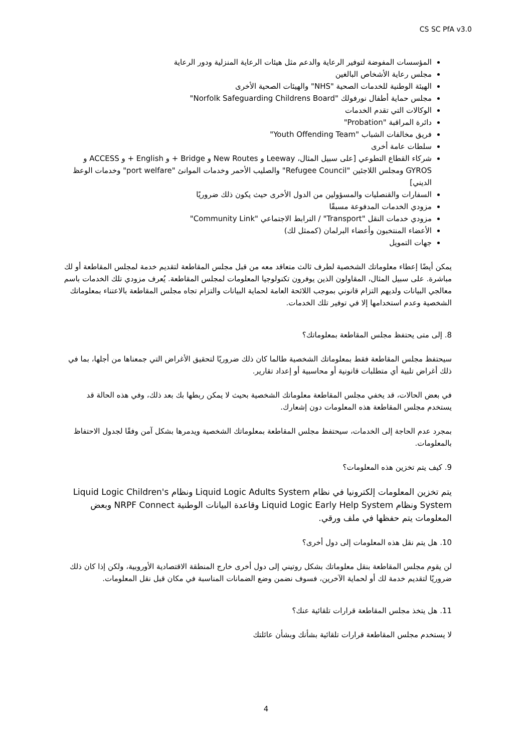CS SC PfA v3.0
المؤسسات المفوضة لتوفير الرعاية والدعم مثل هيئات الرعاية المنزلية ودور الرعاية
مجلس رعاية الأشخاص البالغين
الهيئة الوطنية للخدمات الصحية "NHS" والهيئات الصحية الأخرى
مجلس حماية أطفال نورفولك "Norfolk Safeguarding Childrens Board"
الوكالات التي تقدم الخدمات
دائرة المراقبة "Probation"
فريق مخالفات الشباب "Youth Offending Team"
سلطات عامة أخرى
شركاء القطاع التطوعي [على سبيل المثال، Leeway و New Routes و Bridge + و English + و ACCESS و GYROS ومجلس اللاجئين "Refugee Council" والصليب الأحمر وخدمات الموانئ "port welfare" وخدمات الوعظ الديني]
السفارات والقنصليات والمسؤولين من الدول الأخرى حيث يكون ذلك ضروريًا
مزودي الخدمات المدفوعة مسبقًا
مزودي خدمات النقل "Transport" / الترابط الاجتماعي "Community Link"
الأعضاء المنتخبون وأعضاء البرلمان (كممثل لك)
جهات التمويل
يمكن أيضًا إعطاء معلوماتك الشخصية لطرف ثالث متعاقد معه من قبل مجلس المقاطعة لتقديم خدمة لمجلس المقاطعة أو لك مباشرة. على سبيل المثال، المقاولون الذين يوفرون تكنولوجيا المعلومات لمجلس المقاطعة. يُعرف مزودي تلك الخدمات باسم معالجي البيانات ولديهم التزام قانوني بموجب اللائحة العامة لحماية البيانات والتزام تجاه مجلس المقاطعة بالاعتناء بمعلوماتك الشخصية وعدم استخدامها إلا في توفير تلك الخدمات.
8. إلى متى يحتفظ مجلس المقاطعة بمعلوماتك؟
سيحتفظ مجلس المقاطعة فقط بمعلوماتك الشخصية طالما كان ذلك ضروريًا لتحقيق الأغراض التي جمعناها من أجلها، بما في ذلك أغراض تلبية أي متطلبات قانونية أو محاسبية أو إعداد تقارير.
في بعض الحالات، قد يخفي مجلس المقاطعة معلوماتك الشخصية بحيث لا يمكن ربطها بك بعد ذلك، وفي هذه الحالة قد يستخدم مجلس المقاطعة هذه المعلومات دون إشعارك.
بمجرد عدم الحاجة إلى الخدمات، سيحتفظ مجلس المقاطعة بمعلوماتك الشخصية ويدمرها بشكل آمن وفقًا لجدول الاحتفاظ بالمعلومات.
9. كيف يتم تخزين هذه المعلومات؟
يتم تخزين المعلومات إلكترونيا في نظام Liquid Logic Adults System ونظام Liquid Logic Children's System ونظام Liquid Logic Early Help System وقاعدة البيانات الوطنية NRPF Connect وبعض المعلومات يتم حفظها في ملف ورقي.
10. هل يتم نقل هذه المعلومات إلى دول أخرى؟
لن يقوم مجلس المقاطعة بنقل معلوماتك بشكل روتيني إلى دول أخرى خارج المنطقة الاقتصادية الأوروبية، ولكن إذا كان ذلك ضروريًا لتقديم خدمة لك أو لحماية الآخرين، فسوف نضمن وضع الضمانات المناسبة في مكان قبل نقل المعلومات.
11. هل يتخذ مجلس المقاطعة قرارات تلقائية عنك؟
لا يستخدم مجلس المقاطعة قرارات تلقائية بشأنك وبشأن عائلتك
4